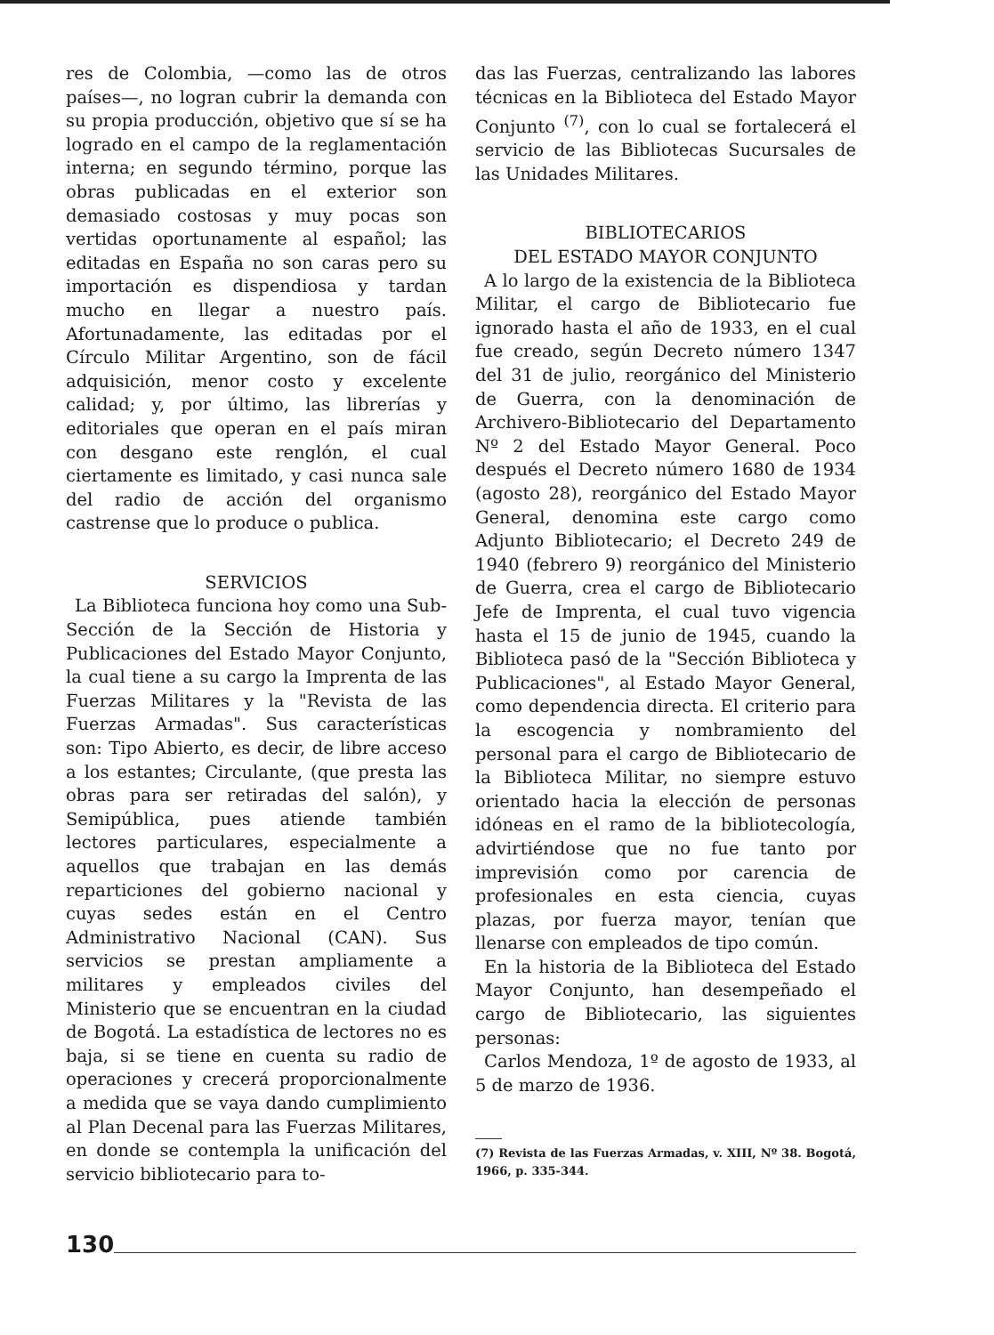res de Colombia, —como las de otros países—, no logran cubrir la demanda con su propia producción, objetivo que sí se ha logrado en el campo de la reglamentación interna; en segundo término, porque las obras publicadas en el exterior son demasiado costosas y muy pocas son vertidas oportunamente al español; las editadas en España no son caras pero su importación es dispendiosa y tardan mucho en llegar a nuestro país. Afortunadamente, las editadas por el Círculo Militar Argentino, son de fácil adquisición, menor costo y excelente calidad; y, por último, las librerías y editoriales que operan en el país miran con desgano este renglón, el cual ciertamente es limitado, y casi nunca sale del radio de acción del organismo castrense que lo produce o publica.
SERVICIOS
La Biblioteca funciona hoy como una Sub-Sección de la Sección de Historia y Publicaciones del Estado Mayor Conjunto, la cual tiene a su cargo la Imprenta de las Fuerzas Militares y la "Revista de las Fuerzas Armadas". Sus características son: Tipo Abierto, es decir, de libre acceso a los estantes; Circulante, (que presta las obras para ser retiradas del salón), y Semipública, pues atiende también lectores particulares, especialmente a aquellos que trabajan en las demás reparticiones del gobierno nacional y cuyas sedes están en el Centro Administrativo Nacional (CAN). Sus servicios se prestan ampliamente a militares y empleados civiles del Ministerio que se encuentran en la ciudad de Bogotá. La estadística de lectores no es baja, si se tiene en cuenta su radio de operaciones y crecerá proporcionalmente a medida que se vaya dando cumplimiento al Plan Decenal para las Fuerzas Militares, en donde se contempla la unificación del servicio bibliotecario para to-
das las Fuerzas, centralizando las labores técnicas en la Biblioteca del Estado Mayor Conjunto <sup>(7)</sup>, con lo cual se fortalecerá el servicio de las Bibliotecas Sucursales de las Unidades Militares.
BIBLIOTECARIOS
DEL ESTADO MAYOR CONJUNTO
A lo largo de la existencia de la Biblioteca Militar, el cargo de Bibliotecario fue ignorado hasta el año de 1933, en el cual fue creado, según Decreto número 1347 del 31 de julio, reorgánico del Ministerio de Guerra, con la denominación de Archivero-Bibliotecario del Departamento Nº 2 del Estado Mayor General. Poco después el Decreto número 1680 de 1934 (agosto 28), reorgánico del Estado Mayor General, denomina este cargo como Adjunto Bibliotecario; el Decreto 249 de 1940 (febrero 9) reorgánico del Ministerio de Guerra, crea el cargo de Bibliotecario Jefe de Imprenta, el cual tuvo vigencia hasta el 15 de junio de 1945, cuando la Biblioteca pasó de la "Sección Biblioteca y Publicaciones", al Estado Mayor General, como dependencia directa. El criterio para la escogencia y nombramiento del personal para el cargo de Bibliotecario de la Biblioteca Militar, no siempre estuvo orientado hacia la elección de personas idóneas en el ramo de la bibliotecología, advirtiéndose que no fue tanto por imprevisión como por carencia de profesionales en esta ciencia, cuyas plazas, por fuerza mayor, tenían que llenarse con empleados de tipo común.
En la historia de la Biblioteca del Estado Mayor Conjunto, han desempeñado el cargo de Bibliotecario, las siguientes personas:
Carlos Mendoza, 1º de agosto de 1933, al 5 de marzo de 1936.
(7) Revista de las Fuerzas Armadas, v. XIII, Nº 38. Bogotá, 1966, p. 335-344.
130